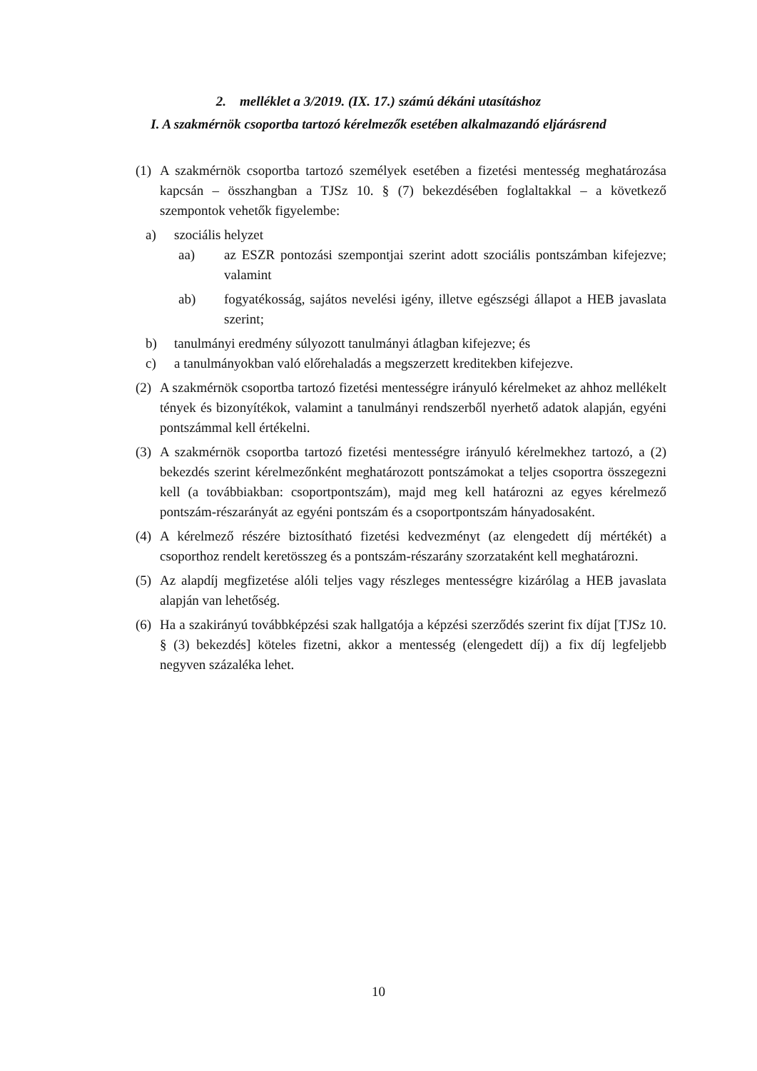2. melléklet a 3/2019. (IX. 17.) számú dékáni utasításhoz
I. A szakmérnök csoportba tartozó kérelmezők esetében alkalmazandó eljárásrend
(1) A szakmérnök csoportba tartozó személyek esetében a fizetési mentesség meghatározása kapcsán – összhangban a TJSz 10. § (7) bekezdésében foglaltakkal – a következő szempontok vehetők figyelembe:
a) szociális helyzet
aa) az ESZR pontozási szempontjai szerint adott szociális pontszámban kifejezve; valamint
ab) fogyatékosság, sajátos nevelési igény, illetve egészségi állapot a HEB javaslata szerint;
b) tanulmányi eredmény súlyozott tanulmányi átlagban kifejezve; és
c) a tanulmányokban való előrehaladás a megszerzett kreditekben kifejezve.
(2) A szakmérnök csoportba tartozó fizetési mentességre irányuló kérelmeket az ahhoz mellékelt tények és bizonyítékok, valamint a tanulmányi rendszerből nyerhető adatok alapján, egyéni pontszámmal kell értékelni.
(3) A szakmérnök csoportba tartozó fizetési mentességre irányuló kérelmekhez tartozó, a (2) bekezdés szerint kérelmezőnként meghatározott pontszámokat a teljes csoportra összegezni kell (a továbbiakban: csoportpontszám), majd meg kell határozni az egyes kérelmező pontszám-részarányát az egyéni pontszám és a csoportpontszám hányadosaként.
(4) A kérelmező részére biztosítható fizetési kedvezményt (az elengedett díj mértékét) a csoporthoz rendelt keretösszeg és a pontszám-részarány szorzataként kell meghatározni.
(5) Az alapdíj megfizetése alóli teljes vagy részleges mentességre kizárólag a HEB javaslata alapján van lehetőség.
(6) Ha a szakirányú továbbképzési szak hallgatója a képzési szerződés szerint fix díjat [TJSz 10. § (3) bekezdés] köteles fizetni, akkor a mentesség (elengedett díj) a fix díj legfeljebb negyven százaléka lehet.
10